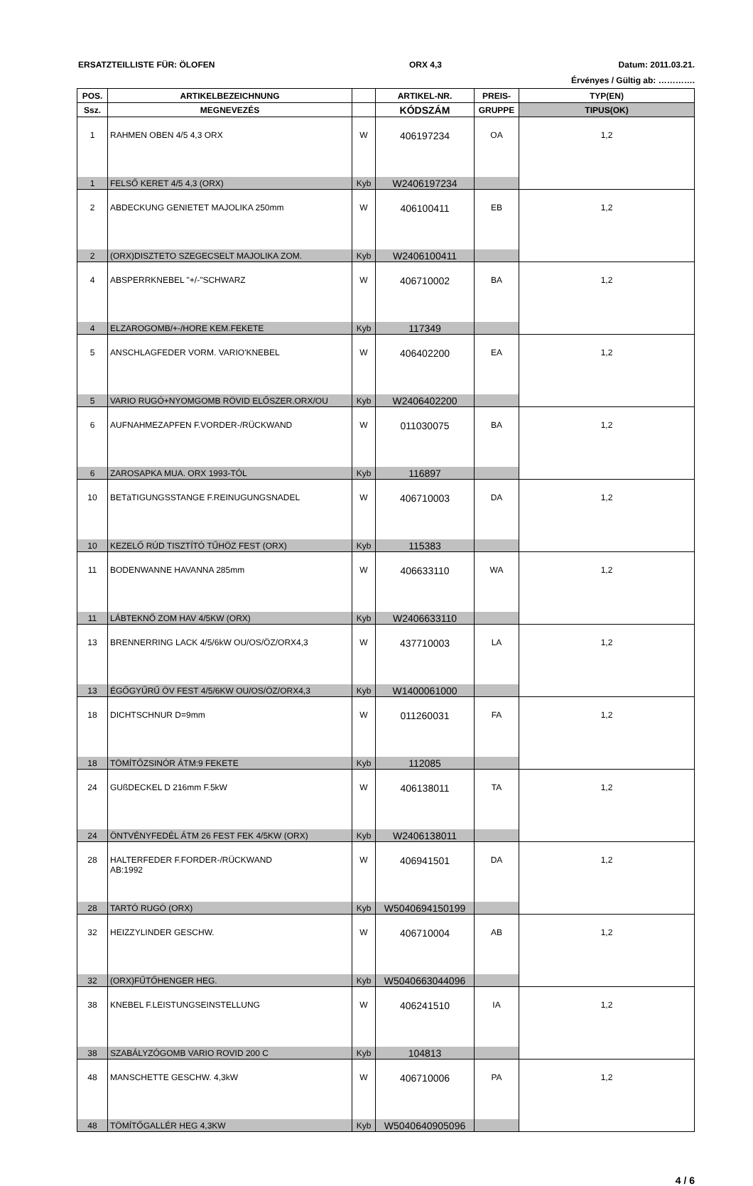ERSATZTEILLISTE FÜR: ÖLOFEN ORX 4,3 Datum: 2011.03.21.
Érvényes / Gültig ab: ………….
| POS. | ARTIKELBEZEICHNUNG | | ARTIKEL-NR. | PREIS- | TYP(EN) |
| --- | --- | --- | --- | --- | --- |
| Ssz. | MEGNEVEZÉS | | KÓDSZÁM | GRUPPE | TIPUS(OK) |
| 1 | RAHMEN OBEN 4/5 4,3 ORX | W | 406197234 | OA | 1,2 |
| 1 | FELSŐ KERET 4/5 4,3 (ORX) | Kyb | W2406197234 | | |
| 2 | ABDECKUNG GENIETET MAJOLIKA 250mm | W | 406100411 | EB | 1,2 |
| 2 | (ORX)DISZTETO SZEGECSELT MAJOLIKA ZOM. | Kyb | W2406100411 | | |
| 4 | ABSPERRKNEBEL "+/-"SCHWARZ | W | 406710002 | BA | 1,2 |
| 4 | ELZAROGOMB/+-/HORE KEM.FEKETE | Kyb | 117349 | | |
| 5 | ANSCHLAGFEDER VORM. VARIO'KNEBEL | W | 406402200 | EA | 1,2 |
| 5 | VARIO RUGÓ+NYOMGOMB RÖVID ELŐSZER.ORX/OU | Kyb | W2406402200 | | |
| 6 | AUFNAHMEZAPFEN F.VORDER-/RÜCKWAND | W | 011030075 | BA | 1,2 |
| 6 | ZAROSAPKA MUA. ORX 1993-TÓL | Kyb | 116897 | | |
| 10 | BETäTIGUNGSSTANGE F.REINUGUNGSNADEL | W | 406710003 | DA | 1,2 |
| 10 | KEZELŐ RÚD TISZTÍTÓ TŰHÖZ FEST (ORX) | Kyb | 115383 | | |
| 11 | BODENWANNE HAVANNA 285mm | W | 406633110 | WA | 1,2 |
| 11 | LÁBTEKNŐ ZOM HAV 4/5KW (ORX) | Kyb | W2406633110 | | |
| 13 | BRENNERRING LACK 4/5/6kW OU/OS/ÖZ/ORX4,3 | W | 437710003 | LA | 1,2 |
| 13 | ÉGŐGYŰRŰ ÖV FEST 4/5/6KW OU/OS/ÖZ/ORX4,3 | Kyb | W1400061000 | | |
| 18 | DICHTSCHNUR D=9mm | W | 011260031 | FA | 1,2 |
| 18 | TÖMÍTŐZSINÓR ÁTM:9 FEKETE | Kyb | 112085 | | |
| 24 | GUßDECKEL D 216mm F.5kW | W | 406138011 | TA | 1,2 |
| 24 | ÖNTVÉNYFEDÉL ÁTM 26 FEST FEK 4/5KW (ORX) | Kyb | W2406138011 | | |
| 28 | HALTERFEDER F.FORDER-/RÜCKWAND AB:1992 | W | 406941501 | DA | 1,2 |
| 28 | TARTÓ RUGÓ (ORX) | Kyb | W5040694150199 | | |
| 32 | HEIZZYLINDER GESCHW. | W | 406710004 | AB | 1,2 |
| 32 | (ORX)FŰTŐHENGER HEG. | Kyb | W5040663044096 | | |
| 38 | KNEBEL F.LEISTUNGSEINSTELLUNG | W | 406241510 | IA | 1,2 |
| 38 | SZABÁLYZÓGOMB VARIO ROVID 200 C | Kyb | 104813 | | |
| 48 | MANSCHETTE GESCHW. 4,3kW | W | 406710006 | PA | 1,2 |
| 48 | TÖMÍTŐGALLÉR HEG 4,3KW | Kyb | W5040640905096 | | |
4 / 6